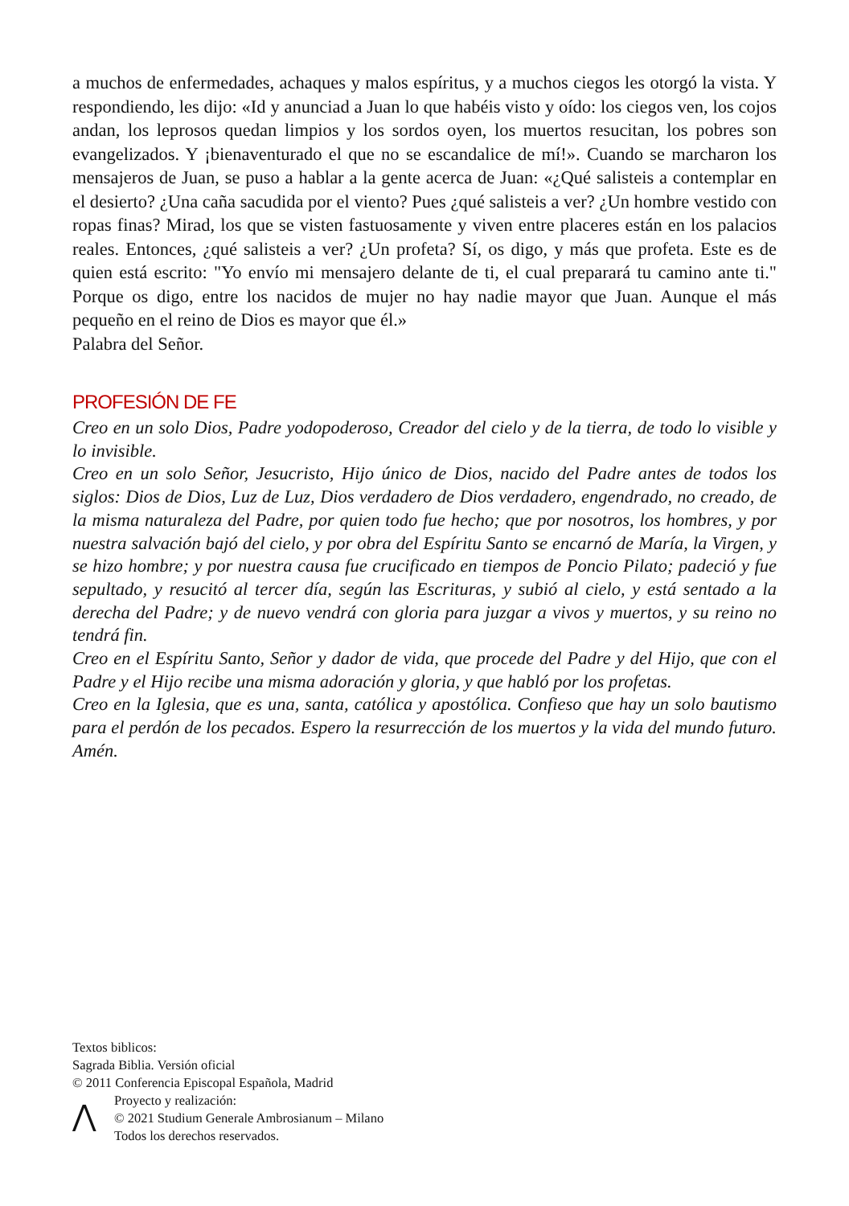a muchos de enfermedades, achaques y malos espíritus, y a muchos ciegos les otorgó la vista. Y respondiendo, les dijo: «Id y anunciad a Juan lo que habéis visto y oído: los ciegos ven, los cojos andan, los leprosos quedan limpios y los sordos oyen, los muertos resucitan, los pobres son evangelizados. Y ¡bienaventurado el que no se escandalice de mí!». Cuando se marcharon los mensajeros de Juan, se puso a hablar a la gente acerca de Juan: «¿Qué salisteis a contemplar en el desierto? ¿Una caña sacudida por el viento? Pues ¿qué salisteis a ver? ¿Un hombre vestido con ropas finas? Mirad, los que se visten fastuosamente y viven entre placeres están en los palacios reales. Entonces, ¿qué salisteis a ver? ¿Un profeta? Sí, os digo, y más que profeta. Este es de quien está escrito: "Yo envío mi mensajero delante de ti, el cual preparará tu camino ante ti." Porque os digo, entre los nacidos de mujer no hay nadie mayor que Juan. Aunque el más pequeño en el reino de Dios es mayor que él.»
Palabra del Señor.
PROFESIÓN DE FE
Creo en un solo Dios, Padre yodopoderoso, Creador del cielo y de la tierra, de todo lo visible y lo invisible.
Creo en un solo Señor, Jesucristo, Hijo único de Dios, nacido del Padre antes de todos los siglos: Dios de Dios, Luz de Luz, Dios verdadero de Dios verdadero, engendrado, no creado, de la misma naturaleza del Padre, por quien todo fue hecho; que por nosotros, los hombres, y por nuestra salvación bajó del cielo, y por obra del Espíritu Santo se encarnó de María, la Virgen, y se hizo hombre; y por nuestra causa fue crucificado en tiempos de Poncio Pilato; padeció y fue sepultado, y resucitó al tercer día, según las Escrituras, y subió al cielo, y está sentado a la derecha del Padre; y de nuevo vendrá con gloria para juzgar a vivos y muertos, y su reino no tendrá fin.
Creo en el Espíritu Santo, Señor y dador de vida, que procede del Padre y del Hijo, que con el Padre y el Hijo recibe una misma adoración y gloria, y que habló por los profetas.
Creo en la Iglesia, que es una, santa, católica y apostólica. Confieso que hay un solo bautismo para el perdón de los pecados. Espero la resurrección de los muertos y la vida del mundo futuro. Amén.
Textos biblicos:
Sagrada Biblia. Versión oficial
© 2011 Conferencia Episcopal Española, Madrid
⋀
Proyecto y realización:
© 2021 Studium Generale Ambrosianum – Milano
Todos los derechos reservados.